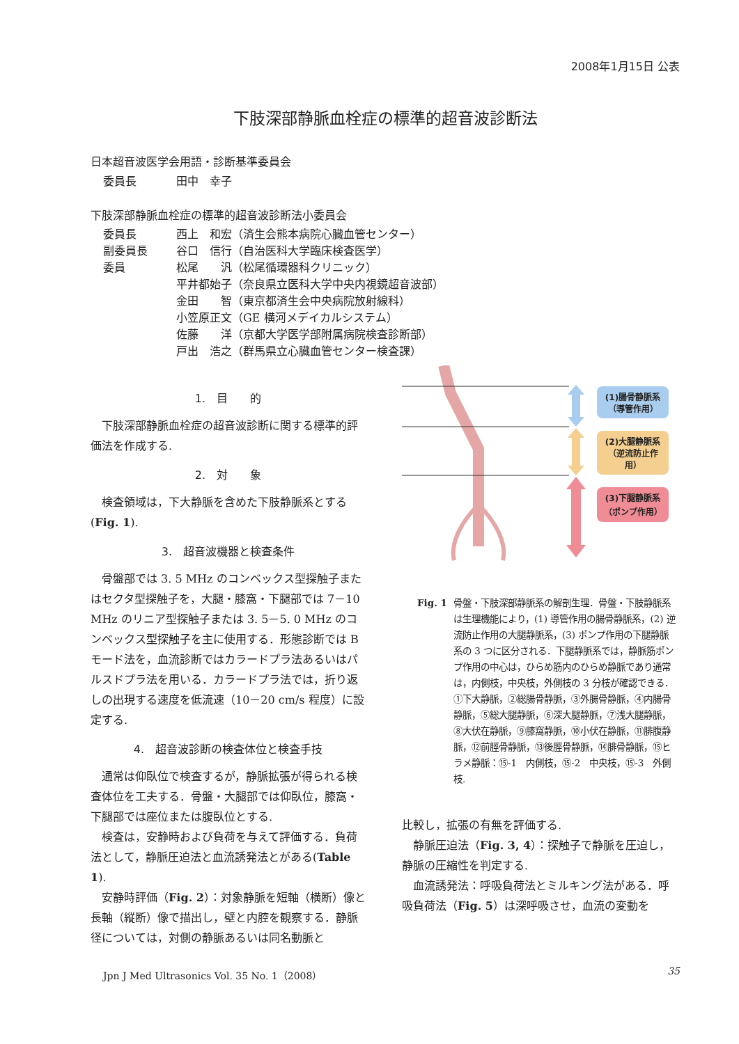2008年1月15日 公表
下肢深部静脈血栓症の標準的超音波診断法
日本超音波医学会用語・診断基準委員会
委員長 田中　幸子
下肢深部静脈血栓症の標準的超音波診断法小委員会
委員長 西上　和宏（済生会熊本病院心臓血管センター）
副委員長 谷口　信行（自治医科大学臨床検査医学）
委員 松尾　　汎（松尾循環器科クリニック）
平井都始子（奈良県立医科大学中央内視鏡超音波部）
金田　　智（東京都済生会中央病院放射線科）
小笠原正文（GE 横河メデイカルシステム）
佐藤　　洋（京都大学医学部附属病院検査診断部）
戸出　浩之（群馬県立心臓血管センター検査課）
1.　目　　的
下肢深部静脈血栓症の超音波診断に関する標準的評価法を作成する.
2.　対　　象
検査領域は，下大静脈を含めた下肢静脈系とする(Fig. 1).
3.　超音波機器と検査条件
骨盤部では 3. 5 MHz のコンベックス型探触子またはセクタ型探触子を，大腿・膝窩・下腿部では 7－10 MHz のリニア型探触子または 3. 5－5. 0 MHz のコンベックス型探触子を主に使用する．形態診断では B モード法を，血流診断ではカラードプラ法あるいはパルスドプラ法を用いる．カラードプラ法では，折り返しの出現する速度を低流速（10－20 cm/s 程度）に設定する.
4.　超音波診断の検査体位と検査手技
通常は仰臥位で検査するが，静脈拡張が得られる検査体位を工夫する．骨盤・大腿部では仰臥位，膝窩・下腿部では座位または腹臥位とする.
検査は，安静時および負荷を与えて評価する．負荷法として，静脈圧迫法と血流誘発法とがある(Table 1).
安静時評価（Fig. 2）：対象静脈を短軸（横断）像と長軸（縦断）像で描出し，壁と内腔を観察する．静脈径については，対側の静脈あるいは同名動脈と
(1)腸骨静脈系
（導管作用）
(2)大腿静脈系
（逆流防止作用）
(3)下腿静脈系
（ポンプ作用）
Fig. 1 骨盤・下肢深部静脈系の解剖生理．骨盤・下肢静脈系は生理機能により，(1) 導管作用の腸骨静脈系，(2) 逆流防止作用の大腿静脈系，(3) ポンプ作用の下腿静脈系の 3 つに区分される．下腿静脈系では，静脈筋ポンプ作用の中心は，ひらめ筋内のひらめ静脈であり通常は，内側枝，中央枝，外側枝の 3 分枝が確認できる．①下大静脈，②総腸骨静脈，③外腸骨静脈，④内腸骨静脈，⑤総大腿静脈，⑥深大腿静脈，⑦浅大腿静脈，⑧大伏在静脈，⑨膝窩静脈，⑩小伏在静脈，⑪腓腹静脈，⑫前脛骨静脈，⑬後脛骨静脈，⑭腓骨静脈，⑮ヒラメ静脈：⑮-1　内側枝，⑮-2　中央枝，⑮-3　外側枝.
比較し，拡張の有無を評価する.
静脈圧迫法（Fig. 3, 4）：探触子で静脈を圧迫し，静脈の圧縮性を判定する.
血流誘発法：呼吸負荷法とミルキング法がある．呼吸負荷法（Fig. 5）は深呼吸させ，血流の変動を
Jpn J Med Ultrasonics Vol. 35 No. 1（2008） 35